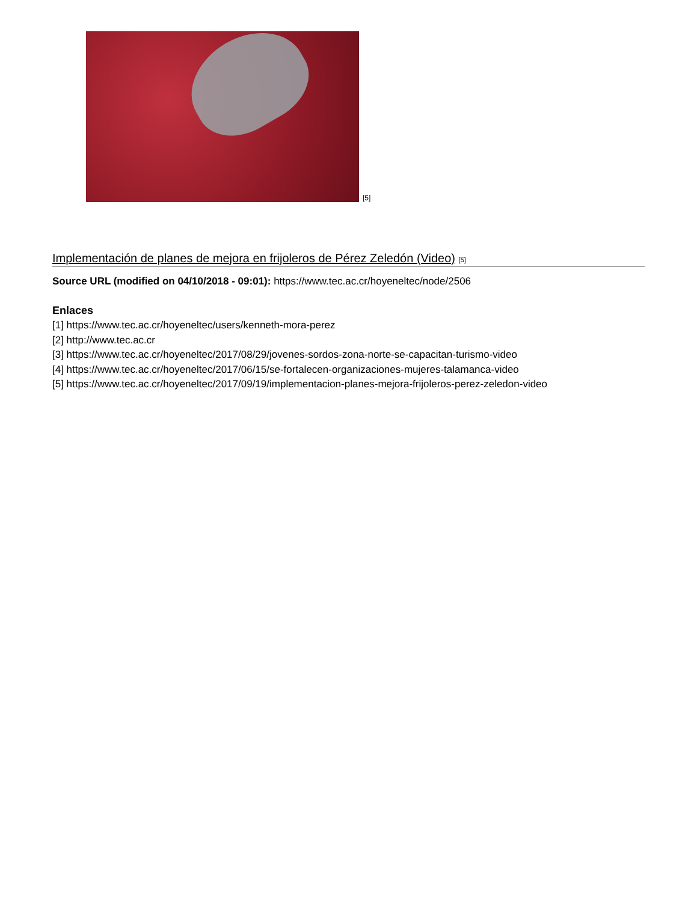[5]
Implementación de planes de mejora en frijoleros de Pérez Zeledón (Video) [5]
Source URL (modified on 04/10/2018 - 09:01): https://www.tec.ac.cr/hoyeneltec/node/2506
Enlaces
[1] https://www.tec.ac.cr/hoyeneltec/users/kenneth-mora-perez
[2] http://www.tec.ac.cr
[3] https://www.tec.ac.cr/hoyeneltec/2017/08/29/jovenes-sordos-zona-norte-se-capacitan-turismo-video
[4] https://www.tec.ac.cr/hoyeneltec/2017/06/15/se-fortalecen-organizaciones-mujeres-talamanca-video
[5] https://www.tec.ac.cr/hoyeneltec/2017/09/19/implementacion-planes-mejora-frijoleros-perez-zeledon-video